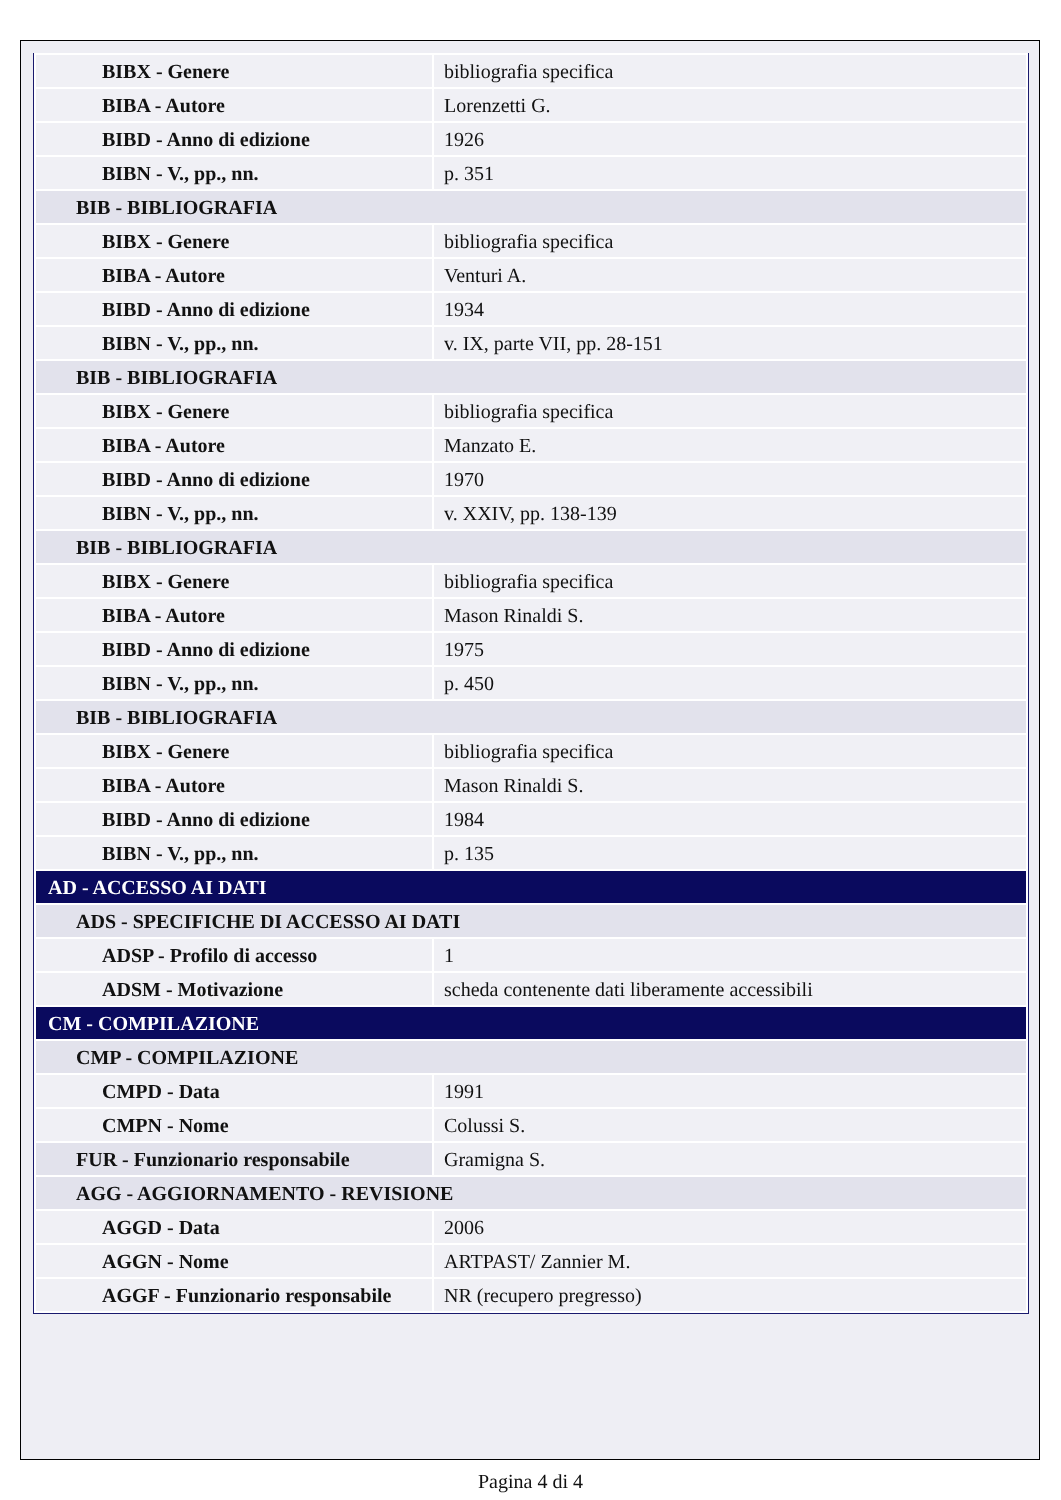| BIBX - Genere | bibliografia specifica |
| BIBA - Autore | Lorenzetti G. |
| BIBD - Anno di edizione | 1926 |
| BIBN - V., pp., nn. | p. 351 |
| BIB - BIBLIOGRAFIA | |
| BIBX - Genere | bibliografia specifica |
| BIBA - Autore | Venturi A. |
| BIBD - Anno di edizione | 1934 |
| BIBN - V., pp., nn. | v. IX, parte VII, pp. 28-151 |
| BIB - BIBLIOGRAFIA | |
| BIBX - Genere | bibliografia specifica |
| BIBA - Autore | Manzato E. |
| BIBD - Anno di edizione | 1970 |
| BIBN - V., pp., nn. | v. XXIV, pp. 138-139 |
| BIB - BIBLIOGRAFIA | |
| BIBX - Genere | bibliografia specifica |
| BIBA - Autore | Mason Rinaldi S. |
| BIBD - Anno di edizione | 1975 |
| BIBN - V., pp., nn. | p. 450 |
| BIB - BIBLIOGRAFIA | |
| BIBX - Genere | bibliografia specifica |
| BIBA - Autore | Mason Rinaldi S. |
| BIBD - Anno di edizione | 1984 |
| BIBN - V., pp., nn. | p. 135 |
| AD - ACCESSO AI DATI | |
| ADS - SPECIFICHE DI ACCESSO AI DATI | |
| ADSP - Profilo di accesso | 1 |
| ADSM - Motivazione | scheda contenente dati liberamente accessibili |
| CM - COMPILAZIONE | |
| CMP - COMPILAZIONE | |
| CMPD - Data | 1991 |
| CMPN - Nome | Colussi S. |
| FUR - Funzionario responsabile | Gramigna S. |
| AGG - AGGIORNAMENTO - REVISIONE | |
| AGGD - Data | 2006 |
| AGGN - Nome | ARTPAST/ Zannier M. |
| AGGF - Funzionario responsabile | NR (recupero pregresso) |
Pagina 4 di 4